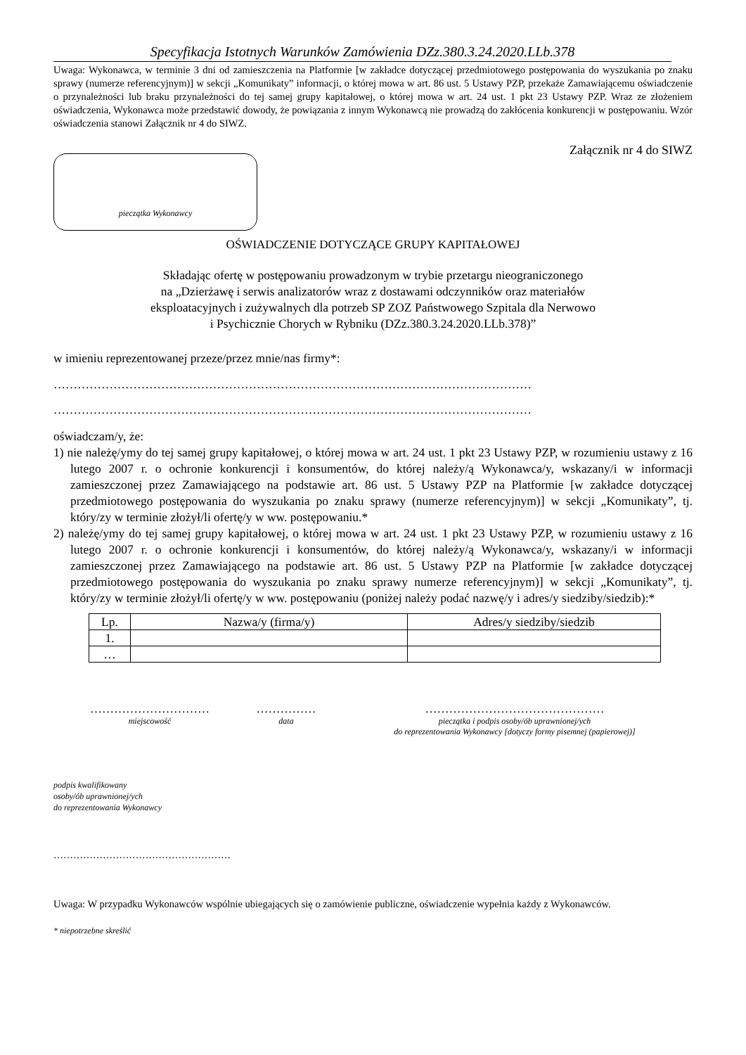Specyfikacja Istotnych Warunków Zamówienia DZz.380.3.24.2020.LLb.378
Uwaga: Wykonawca, w terminie 3 dni od zamieszczenia na Platformie [w zakładce dotyczącej przedmiotowego postępowania do wyszukania po znaku sprawy (numerze referencyjnym)] w sekcji „Komunikaty” informacji, o której mowa w art. 86 ust. 5 Ustawy PZP, przekaże Zamawiającemu oświadczenie o przynależności lub braku przynależności do tej samej grupy kapitałowej, o której mowa w art. 24 ust. 1 pkt 23 Ustawy PZP. Wraz ze złożeniem oświadczenia, Wykonawca może przedstawić dowody, że powiązania z innym Wykonawcą nie prowadzą do zakłócenia konkurencji w postępowaniu. Wzór oświadczenia stanowi Załącznik nr 4 do SIWZ.
Załącznik nr 4 do SIWZ
pieczątka Wykonawcy
OŚWIADCZENIE DOTYCZĄCE GRUPY KAPITAŁOWEJ
Składając ofertę w postępowaniu prowadzonym w trybie przetargu nieograniczonego
na „Dzierżawę i serwis analizatorów wraz z dostawami odczynników oraz materiałów
eksploatacyjnych i zużywalnych dla potrzeb SP ZOZ Państwowego Szpitala dla Nerwowo
i Psychicznie Chorych w Rybniku (DZz.380.3.24.2020.LLb.378)”
w imieniu reprezentowanej przeze/przez mnie/nas firmy*:
…………………………………………………………………………………………………………
…………………………………………………………………………………………………………
oświadczam/y, że:
1) nie należę/ymy do tej samej grupy kapitałowej, o której mowa w art. 24 ust. 1 pkt 23 Ustawy PZP, w rozumieniu ustawy z 16 lutego 2007 r. o ochronie konkurencji i konsumentów, do której należy/ą Wykonawca/y, wskazany/i w informacji zamieszczonej przez Zamawiającego na podstawie art. 86 ust. 5 Ustawy PZP na Platformie [w zakładce dotyczącej przedmiotowego postępowania do wyszukania po znaku sprawy (numerze referencyjnym)] w sekcji „Komunikaty”, tj. który/zy w terminie złożył/li ofertę/y w ww. postępowaniu.*
2) należę/ymy do tej samej grupy kapitałowej, o której mowa w art. 24 ust. 1 pkt 23 Ustawy PZP, w rozumieniu ustawy z 16 lutego 2007 r. o ochronie konkurencji i konsumentów, do której należy/ą Wykonawca/y, wskazany/i w informacji zamieszczonej przez Zamawiającego na podstawie art. 86 ust. 5 Ustawy PZP na Platformie [w zakładce dotyczącej przedmiotowego postępowania do wyszukania po znaku sprawy numerze referencyjnym)] w sekcji „Komunikaty”, tj. który/zy w terminie złożył/li ofertę/y w ww. postępowaniu (poniżej należy podać nazwę/y i adres/y siedziby/siedzib):*
| Lp. | Nazwa/y (firma/y) | Adres/y siedziby/siedzib |
| --- | --- | --- |
| 1. | | |
| … | | |
…………………………
miejscowość
……………
data
………………………………………
pieczątka i podpis osoby/ób uprawnionej/ych
do reprezentowania Wykonawcy [dotyczy formy pisemnej (papierowej)]
podpis kwalifikowany
osoby/ób uprawnionej/ych
do reprezentowania Wykonawcy
………………………………………………
Uwaga: W przypadku Wykonawców wspólnie ubiegających się o zamówienie publiczne, oświadczenie wypełnia każdy z Wykonawców.
* niepotrzebne skreślić